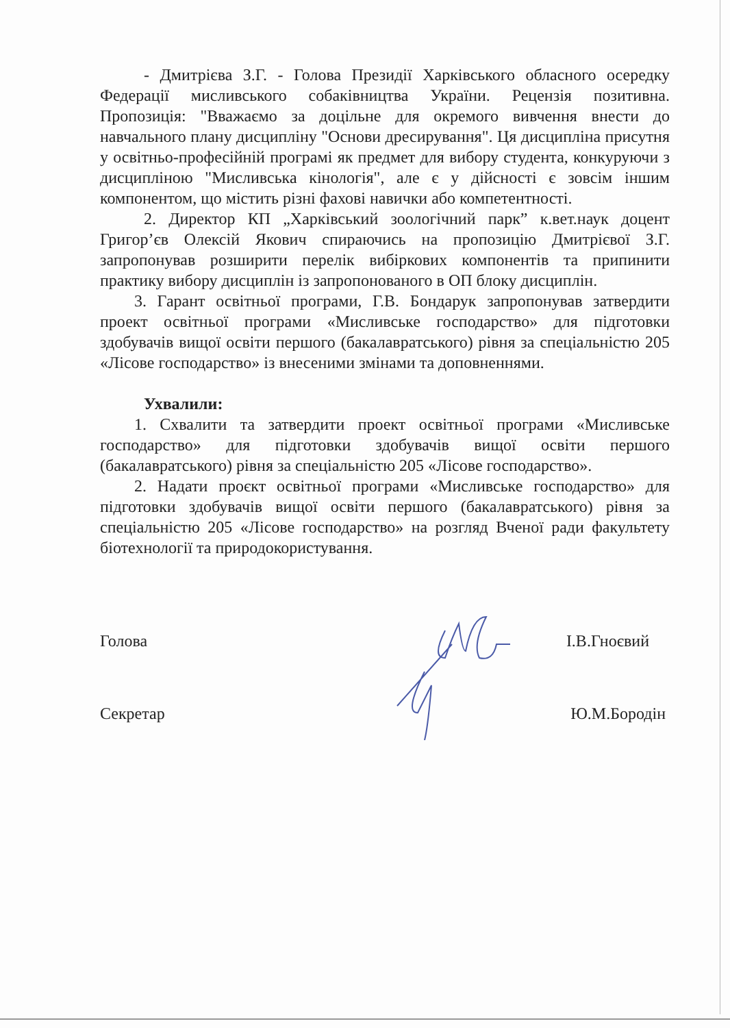- Дмитрієва З.Г. - Голова Президії Харківського обласного осередку Федерації мисливського собаківництва України. Рецензія позитивна. Пропозиція: "Вважаємо за доцільне для окремого вивчення внести до навчального плану дисципліну "Основи дресирування". Ця дисципліна присутня у освітньо-професійній програмі як предмет для вибору студента, конкуруючи з дисципліною "Мисливська кінологія", але є у дійсності є зовсім іншим компонентом, що містить різні фахові навички або компетентності.
2. Директор КП „Харківський зоологічний парк” к.вет.наук доцент Григор’єв Олексій Якович спираючись на пропозицію Дмитрієвої З.Г. запропонував розширити перелік вибіркових компонентів та припинити практику вибору дисциплін із запропонованого в ОП блоку дисциплін.
3. Гарант освітньої програми, Г.В. Бондарук запропонував затвердити проект освітньої програми «Мисливське господарство» для підготовки здобувачів вищої освіти першого (бакалавратського) рівня за спеціальністю 205 «Лісове господарство» із внесеними змінами та доповненнями.
Ухвалили:
1. Схвалити та затвердити проект освітньої програми «Мисливське господарство» для підготовки здобувачів вищої освіти першого (бакалавратського) рівня за спеціальністю 205 «Лісове господарство».
2. Надати проєкт освітньої програми «Мисливське господарство» для підготовки здобувачів вищої освіти першого (бакалавратського) рівня за спеціальністю 205 «Лісове господарство» на розгляд Вченої ради факультету біотехнології та природокористування.
Голова І.В.Гноєвий
Секретар Ю.М.Бородін